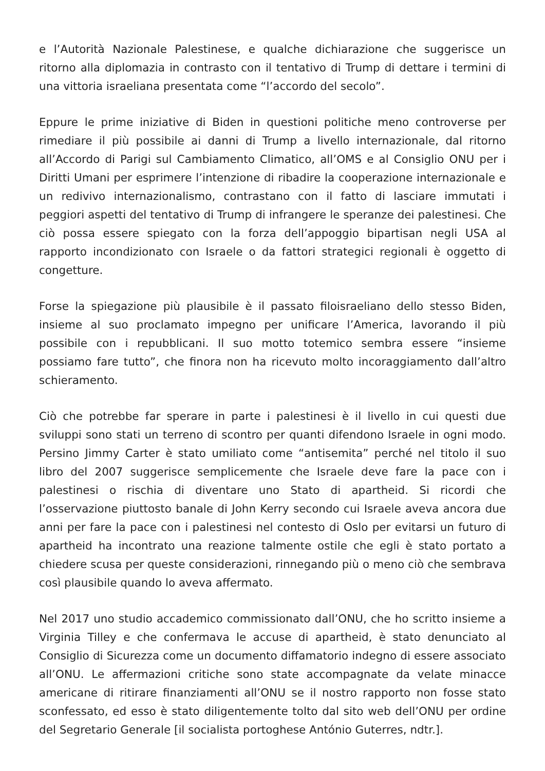e l’Autorità Nazionale Palestinese, e qualche dichiarazione che suggerisce un ritorno alla diplomazia in contrasto con il tentativo di Trump di dettare i termini di una vittoria israeliana presentata come “l’accordo del secolo”.
Eppure le prime iniziative di Biden in questioni politiche meno controverse per rimediare il più possibile ai danni di Trump a livello internazionale, dal ritorno all’Accordo di Parigi sul Cambiamento Climatico, all’OMS e al Consiglio ONU per i Diritti Umani per esprimere l’intenzione di ribadire la cooperazione internazionale e un redivivo internazionalismo, contrastano con il fatto di lasciare immutati i peggiori aspetti del tentativo di Trump di infrangere le speranze dei palestinesi. Che ciò possa essere spiegato con la forza dell’appoggio bipartisan negli USA al rapporto incondizionato con Israele o da fattori strategici regionali è oggetto di congetture.
Forse la spiegazione più plausibile è il passato filoisraeliano dello stesso Biden, insieme al suo proclamato impegno per unificare l’America, lavorando il più possibile con i repubblicani. Il suo motto totemico sembra essere “insieme possiamo fare tutto”, che finora non ha ricevuto molto incoraggiamento dall’altro schieramento.
Ciò che potrebbe far sperare in parte i palestinesi è il livello in cui questi due sviluppi sono stati un terreno di scontro per quanti difendono Israele in ogni modo. Persino Jimmy Carter è stato umiliato come “antisemita” perché nel titolo il suo libro del 2007 suggerisce semplicemente che Israele deve fare la pace con i palestinesi o rischia di diventare uno Stato di apartheid. Si ricordi che l’osservazione piuttosto banale di John Kerry secondo cui Israele aveva ancora due anni per fare la pace con i palestinesi nel contesto di Oslo per evitarsi un futuro di apartheid ha incontrato una reazione talmente ostile che egli è stato portato a chiedere scusa per queste considerazioni, rinnegando più o meno ciò che sembrava così plausibile quando lo aveva affermato.
Nel 2017 uno studio accademico commissionato dall’ONU, che ho scritto insieme a Virginia Tilley e che confermava le accuse di apartheid, è stato denunciato al Consiglio di Sicurezza come un documento diffamatorio indegno di essere associato all’ONU. Le affermazioni critiche sono state accompagnate da velate minacce americane di ritirare finanziamenti all’ONU se il nostro rapporto non fosse stato sconfessato, ed esso è stato diligentemente tolto dal sito web dell’ONU per ordine del Segretario Generale [il socialista portoghese António Guterres, ndtr.].